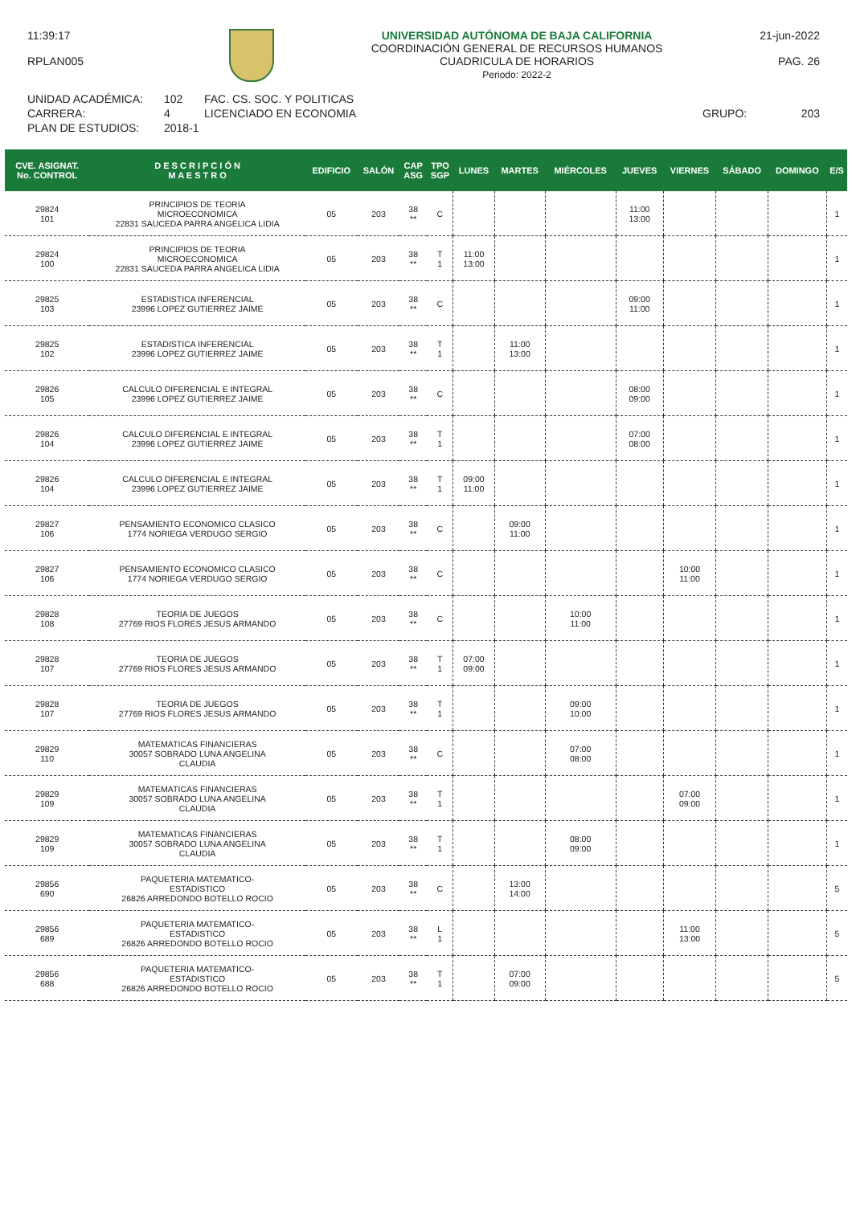11:39:17
RPLAN005
UNIVERSIDAD AUTÓNOMA DE BAJA CALIFORNIA
COORDINACIÓN GENERAL DE RECURSOS HUMANOS
CUADRICULA DE HORARIOS
Periodo: 2022-2
21-jun-2022
PAG. 26
UNIDAD ACADÉMICA:
CARRERA:
PLAN DE ESTUDIOS:
102
4
2018-1
FAC. CS. SOC. Y POLITICAS
LICENCIADO EN ECONOMIA
GRUPO:
203
| CVE. ASIGNAT. No. CONTROL | D E S C R I P C I Ó N M A E S T R O | EDIFICIO | SALÓN | CAP ASG | TPO SGP | LUNES | MARTES | MIÉRCOLES | JUEVES | VIERNES | SÁBADO | DOMINGO | E/S |
| --- | --- | --- | --- | --- | --- | --- | --- | --- | --- | --- | --- | --- | --- |
| 29824 101 | PRINCIPIOS DE TEORIA MICROECONOMICA 22831 SAUCEDA PARRA ANGELICA LIDIA | 05 | 203 | 38 ** | C | | | | 11:00 13:00 | | | | 1 |
| 29824 100 | PRINCIPIOS DE TEORIA MICROECONOMICA 22831 SAUCEDA PARRA ANGELICA LIDIA | 05 | 203 | 38 ** | T 1 | 11:00 13:00 | | | | | | | 1 |
| 29825 103 | ESTADISTICA INFERENCIAL 23996 LOPEZ GUTIERREZ JAIME | 05 | 203 | 38 ** | C | | | | 09:00 11:00 | | | | 1 |
| 29825 102 | ESTADISTICA INFERENCIAL 23996 LOPEZ GUTIERREZ JAIME | 05 | 203 | 38 ** | T 1 | | 11:00 13:00 | | | | | | 1 |
| 29826 105 | CALCULO DIFERENCIAL E INTEGRAL 23996 LOPEZ GUTIERREZ JAIME | 05 | 203 | 38 ** | C | | | | 08:00 09:00 | | | | 1 |
| 29826 104 | CALCULO DIFERENCIAL E INTEGRAL 23996 LOPEZ GUTIERREZ JAIME | 05 | 203 | 38 ** | T 1 | | | | 07:00 08:00 | | | | 1 |
| 29826 104 | CALCULO DIFERENCIAL E INTEGRAL 23996 LOPEZ GUTIERREZ JAIME | 05 | 203 | 38 ** | T 1 | 09:00 11:00 | | | | | | | 1 |
| 29827 106 | PENSAMIENTO ECONOMICO CLASICO 1774 NORIEGA VERDUGO SERGIO | 05 | 203 | 38 ** | C | | 09:00 11:00 | | | | | | 1 |
| 29827 106 | PENSAMIENTO ECONOMICO CLASICO 1774 NORIEGA VERDUGO SERGIO | 05 | 203 | 38 ** | C | | | | | 10:00 11:00 | | | 1 |
| 29828 108 | TEORIA DE JUEGOS 27769 RIOS FLORES JESUS ARMANDO | 05 | 203 | 38 ** | C | | | 10:00 11:00 | | | | | 1 |
| 29828 107 | TEORIA DE JUEGOS 27769 RIOS FLORES JESUS ARMANDO | 05 | 203 | 38 ** | T 1 | 07:00 09:00 | | | | | | | 1 |
| 29828 107 | TEORIA DE JUEGOS 27769 RIOS FLORES JESUS ARMANDO | 05 | 203 | 38 ** | T 1 | | | 09:00 10:00 | | | | | 1 |
| 29829 110 | MATEMATICAS FINANCIERAS 30057 SOBRADO LUNA ANGELINA CLAUDIA | 05 | 203 | 38 ** | C | | | 07:00 08:00 | | | | | 1 |
| 29829 109 | MATEMATICAS FINANCIERAS 30057 SOBRADO LUNA ANGELINA CLAUDIA | 05 | 203 | 38 ** | T 1 | | | | | 07:00 09:00 | | | 1 |
| 29829 109 | MATEMATICAS FINANCIERAS 30057 SOBRADO LUNA ANGELINA CLAUDIA | 05 | 203 | 38 ** | T 1 | | | 08:00 09:00 | | | | | 1 |
| 29856 690 | PAQUETERIA MATEMATICO- ESTADISTICO 26826 ARREDONDO BOTELLO ROCIO | 05 | 203 | 38 ** | C | | 13:00 14:00 | | | | | | 5 |
| 29856 689 | PAQUETERIA MATEMATICO- ESTADISTICO 26826 ARREDONDO BOTELLO ROCIO | 05 | 203 | 38 ** | L 1 | | | | | 11:00 13:00 | | | 5 |
| 29856 688 | PAQUETERIA MATEMATICO- ESTADISTICO 26826 ARREDONDO BOTELLO ROCIO | 05 | 203 | 38 ** | T 1 | | 07:00 09:00 | | | | | | 5 |